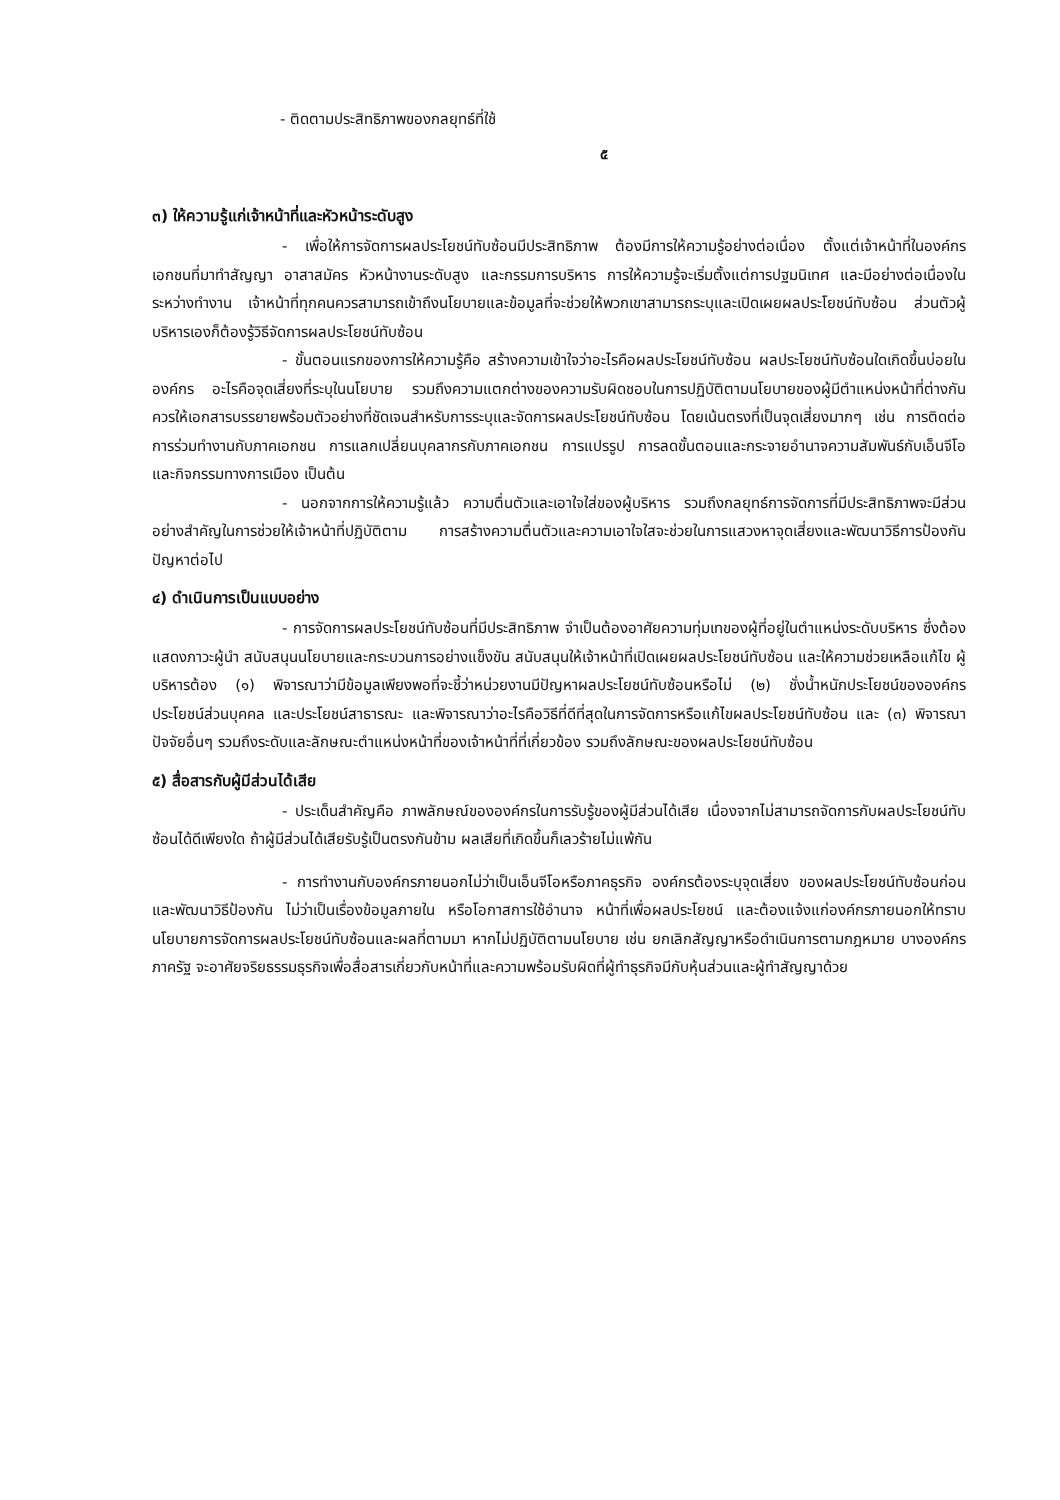- ติดตามประสิทธิภาพของกลยุทธ์ที่ใช้
๕
๓) ให้ความรู้แก่เจ้าหน้าที่และหัวหน้าระดับสูง
- เพื่อให้การจัดการผลประโยชน์ทับซ้อนมีประสิทธิภาพ ต้องมีการให้ความรู้อย่างต่อเนื่อง ตั้งแต่เจ้าหน้าที่ในองค์กร เอกชนที่มาทำสัญญา อาสาสมัคร หัวหน้างานระดับสูง และกรรมการบริหาร การให้ความรู้จะเริ่มตั้งแต่การปฐมนิเทศ และมีอย่างต่อเนื่องในระหว่างทำงาน เจ้าหน้าที่ทุกคนควรสามารถเข้าถึงนโยบายและข้อมูลที่จะช่วยให้พวกเขาสามารถระบุและเปิดเผยผลประโยชน์ทับซ้อน ส่วนตัวผู้บริหารเองก็ต้องรู้วิธีจัดการผลประโยชน์ทับซ้อน
- ขั้นตอนแรกของการให้ความรู้คือ สร้างความเข้าใจว่าอะไรคือผลประโยชน์ทับซ้อน ผลประโยชน์ทับซ้อนใดเกิดขึ้นบ่อยในองค์กร อะไรคือจุดเสี่ยงที่ระบุในนโยบาย รวมถึงความแตกต่างของความรับผิดชอบในการปฏิบัติตามนโยบายของผู้มีตำแหน่งหน้าที่ต่างกัน ควรให้เอกสารบรรยายพร้อมตัวอย่างที่ชัดเจนสำหรับการระบุและจัดการผลประโยชน์ทับซ้อน โดยเน้นตรงที่เป็นจุดเสี่ยงมากๆ เช่น การติดต่อ การร่วมทำงานกับภาคเอกชน การแลกเปลี่ยนบุคลากรกับภาคเอกชน การแปรรูป การลดขั้นตอนและกระจายอำนาจความสัมพันธ์กับเอ็นจีโอ และกิจกรรมทางการเมือง เป็นต้น
- นอกจากการให้ความรู้แล้ว ความตื่นตัวและเอาใจใส่ของผู้บริหาร รวมถึงกลยุทธ์การจัดการที่มีประสิทธิภาพจะมีส่วนอย่างสำคัญในการช่วยให้เจ้าหน้าที่ปฏิบัติตาม การสร้างความตื่นตัวและความเอาใจใสจะช่วยในการแสวงหาจุดเสี่ยงและพัฒนาวิธีการป้องกันปัญหาต่อไป
๔) ดำเนินการเป็นแบบอย่าง
- การจัดการผลประโยชน์ทับซ้อนที่มีประสิทธิภาพ จำเป็นต้องอาศัยความทุ่มเทของผู้ที่อยู่ในตำแหน่งระดับบริหาร ซึ่งต้องแสดงภาวะผู้นำ สนับสนุนนโยบายและกระบวนการอย่างแข็งขัน สนับสนุนให้เจ้าหน้าที่เปิดเผยผลประโยชน์ทับซ้อน และให้ความช่วยเหลือแก้ไข ผู้บริหารต้อง (๑) พิจารณาว่ามีข้อมูลเพียงพอที่จะชี้ว่าหน่วยงานมีปัญหาผลประโยชน์ทับซ้อนหรือไม่ (๒) ชั่งน้ำหนักประโยชน์ขององค์กร ประโยชน์ส่วนบุคคล และประโยชน์สาธารณะ และพิจารณาว่าอะไรคือวิธีที่ดีที่สุดในการจัดการหรือแก้ไขผลประโยชน์ทับซ้อน และ (๓) พิจารณาปัจจัยอื่นๆ รวมถึงระดับและลักษณะตำแหน่งหน้าที่ของเจ้าหน้าที่ที่เกี่ยวข้อง รวมถึงลักษณะของผลประโยชน์ทับซ้อน
๕) สื่อสารกับผู้มีส่วนได้เสีย
- ประเด็นสำคัญคือ ภาพลักษณ์ขององค์กรในการรับรู้ของผู้มีส่วนได้เสีย เนื่องจากไม่สามารถจัดการกับผลประโยชน์ทับซ้อนได้ดีเพียงใด ถ้าผู้มีส่วนได้เสียรับรู้เป็นตรงกันข้าม ผลเสียที่เกิดขึ้นก็เลวร้ายไม่แพ้กัน
- การทำงานกับองค์กรภายนอกไม่ว่าเป็นเอ็นจีโอหรือภาคธุรกิจ องค์กรต้องระบุจุดเสี่ยง ของผลประโยชน์ทับซ้อนก่อน และพัฒนาวิธีป้องกัน ไม่ว่าเป็นเรื่องข้อมูลภายใน หรือโอกาสการใช้อำนาจ หน้าที่เพื่อผลประโยชน์ และต้องแจ้งแก่องค์กรภายนอกให้ทราบนโยบายการจัดการผลประโยชน์ทับซ้อนและผลที่ตามมา หากไม่ปฏิบัติตามนโยบาย เช่น ยกเลิกสัญญาหรือดำเนินการตามกฎหมาย บางองค์กรภาครัฐ จะอาศัยจริยธรรมธุรกิจเพื่อสื่อสารเกี่ยวกับหน้าที่และความพร้อมรับผิดที่ผู้ทำธุรกิจมีกับหุ้นส่วนและผู้ทำสัญญาด้วย